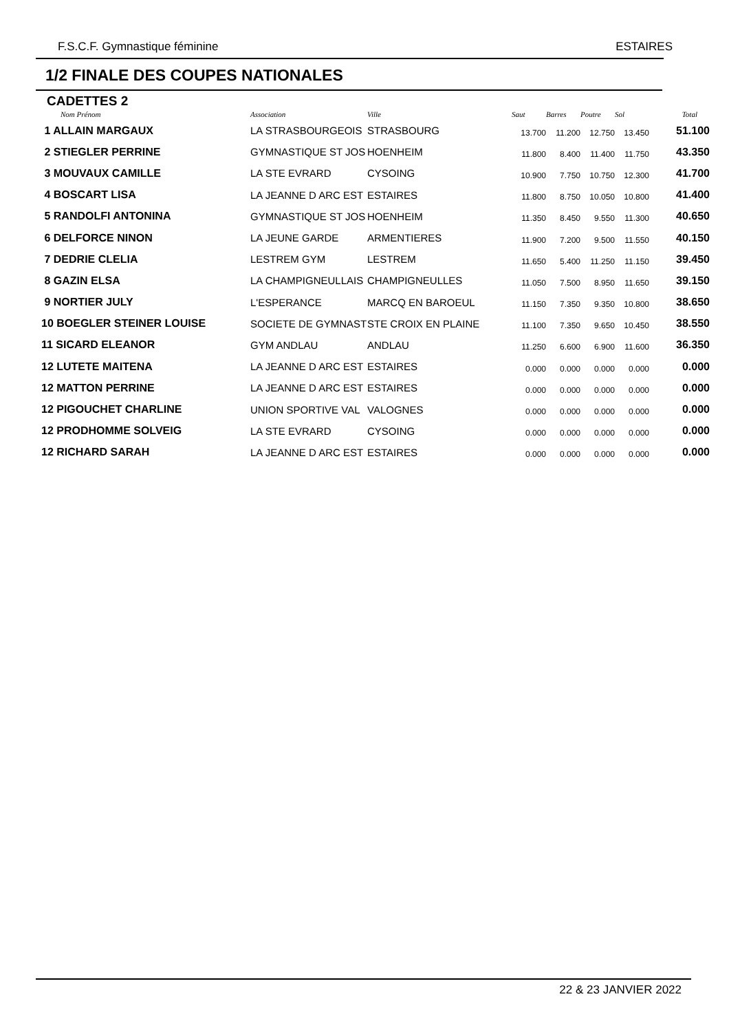F.S.C.F. Gymnastique féminine ESTAIRES
1/2 FINALE DES COUPES NATIONALES
CADETTES 2
| Nom Prénom | Association | Ville | Saut | Barres | Poutre | Sol | Total |
| --- | --- | --- | --- | --- | --- | --- | --- |
| 1 ALLAIN MARGAUX | LA STRASBOURGEOIS | STRASBOURG | 13.700 | 11.200 | 12.750 | 13.450 | 51.100 |
| 2 STIEGLER PERRINE | GYMNASTIQUE ST JOS | HOENHEIM | 11.800 | 8.400 | 11.400 | 11.750 | 43.350 |
| 3 MOUVAUX CAMILLE | LA STE EVRARD | CYSOING | 10.900 | 7.750 | 10.750 | 12.300 | 41.700 |
| 4 BOSCART LISA | LA JEANNE D ARC EST | ESTAIRES | 11.800 | 8.750 | 10.050 | 10.800 | 41.400 |
| 5 RANDOLFI ANTONINA | GYMNASTIQUE ST JOS | HOENHEIM | 11.350 | 8.450 | 9.550 | 11.300 | 40.650 |
| 6 DELFORCE NINON | LA JEUNE GARDE | ARMENTIERES | 11.900 | 7.200 | 9.500 | 11.550 | 40.150 |
| 7 DEDRIE CLELIA | LESTREM GYM | LESTREM | 11.650 | 5.400 | 11.250 | 11.150 | 39.450 |
| 8 GAZIN ELSA | LA CHAMPIGNEULLAIS | CHAMPIGNEULLES | 11.050 | 7.500 | 8.950 | 11.650 | 39.150 |
| 9 NORTIER JULY | L'ESPERANCE | MARCQ EN BAROEUL | 11.150 | 7.350 | 9.350 | 10.800 | 38.650 |
| 10 BOEGLER STEINER LOUISE | SOCIETE DE GYMNAST | STE CROIX EN PLAINE | 11.100 | 7.350 | 9.650 | 10.450 | 38.550 |
| 11 SICARD ELEANOR | GYM ANDLAU | ANDLAU | 11.250 | 6.600 | 6.900 | 11.600 | 36.350 |
| 12 LUTETE MAITENA | LA JEANNE D ARC EST | ESTAIRES | 0.000 | 0.000 | 0.000 | 0.000 | 0.000 |
| 12 MATTON PERRINE | LA JEANNE D ARC EST | ESTAIRES | 0.000 | 0.000 | 0.000 | 0.000 | 0.000 |
| 12 PIGOUCHET CHARLINE | UNION SPORTIVE VAL | VALOGNES | 0.000 | 0.000 | 0.000 | 0.000 | 0.000 |
| 12 PRODHOMME SOLVEIG | LA STE EVRARD | CYSOING | 0.000 | 0.000 | 0.000 | 0.000 | 0.000 |
| 12 RICHARD SARAH | LA JEANNE D ARC EST | ESTAIRES | 0.000 | 0.000 | 0.000 | 0.000 | 0.000 |
22 & 23 JANVIER 2022